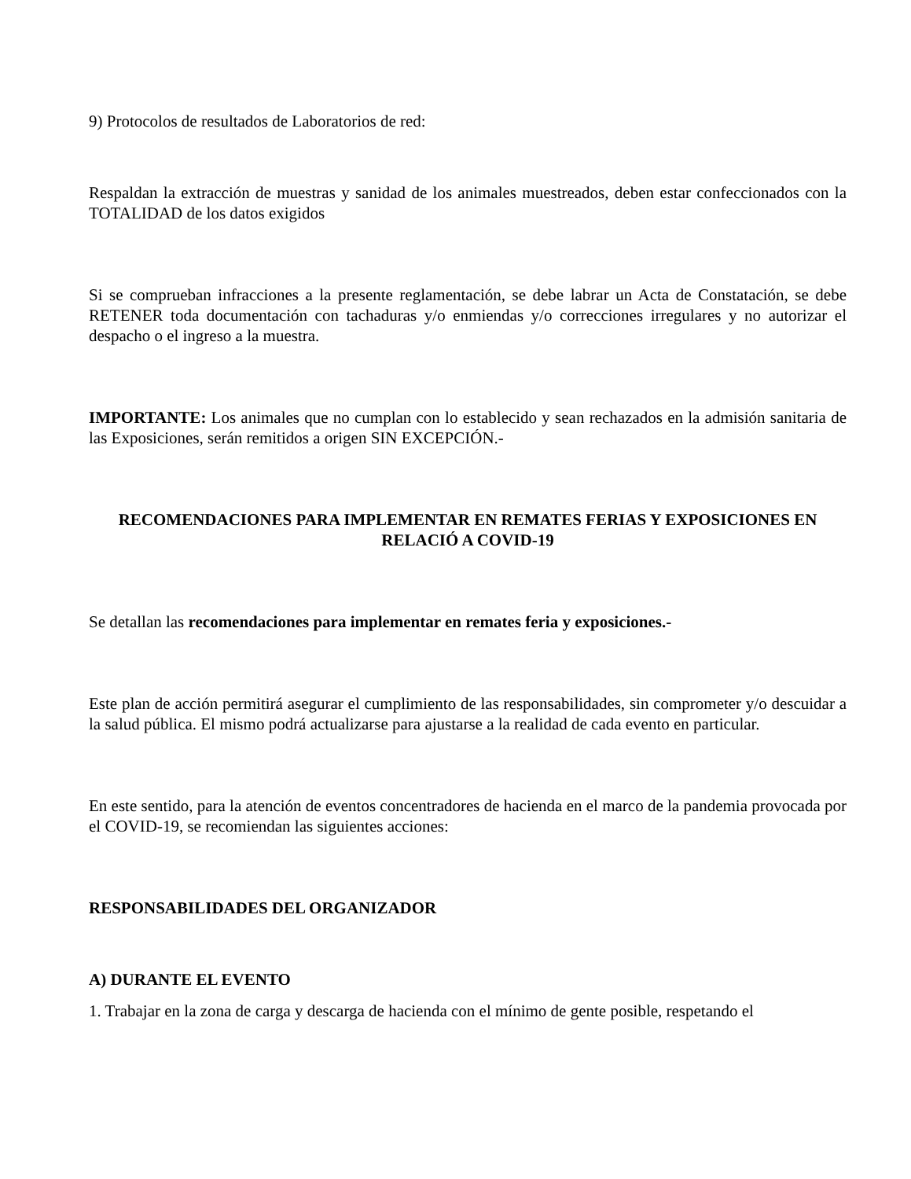9) Protocolos de resultados de Laboratorios de red:
Respaldan la extracción de muestras y sanidad de los animales muestreados, deben estar confeccionados con la TOTALIDAD de los datos exigidos
Si se comprueban infracciones a la presente reglamentación, se debe labrar un Acta de Constatación, se debe RETENER toda documentación con tachaduras y/o enmiendas y/o correcciones irregulares y no autorizar el despacho o el ingreso a la muestra.
IMPORTANTE: Los animales que no cumplan con lo establecido y sean rechazados en la admisión sanitaria de las Exposiciones, serán remitidos a origen SIN EXCEPCIÓN.-
RECOMENDACIONES PARA IMPLEMENTAR EN REMATES FERIAS Y EXPOSICIONES EN RELACIÓ A COVID-19
Se detallan las recomendaciones para implementar en remates feria y exposiciones.-
Este plan de acción permitirá asegurar el cumplimiento de las responsabilidades, sin comprometer y/o descuidar a la salud pública. El mismo podrá actualizarse para ajustarse a la realidad de cada evento en particular.
En este sentido, para la atención de eventos concentradores de hacienda en el marco de la pandemia provocada por el COVID-19, se recomiendan las siguientes acciones:
RESPONSABILIDADES DEL ORGANIZADOR
A) DURANTE EL EVENTO
1. Trabajar en la zona de carga y descarga de hacienda con el mínimo de gente posible, respetando el